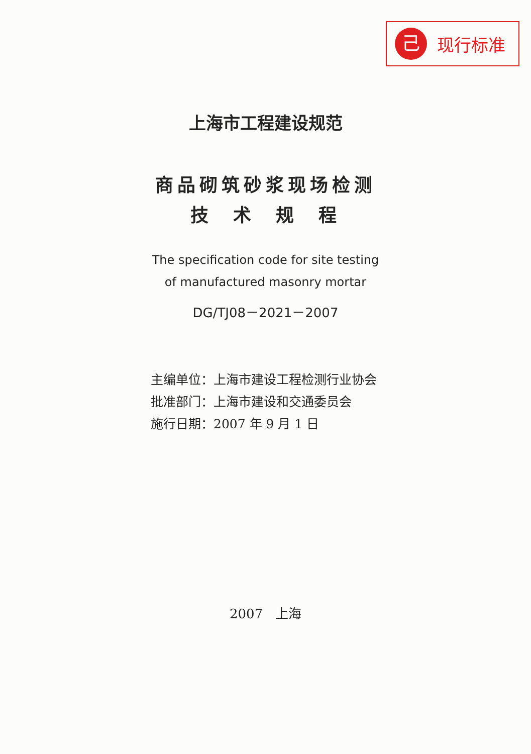己
现行标准
上海市工程建设规范
商品砌筑砂浆现场检测
技 术 规 程
The specification code for site testing
of manufactured masonry mortar
DG/TJ08－2021－2007
主编单位：上海市建设工程检测行业协会
批准部门：上海市建设和交通委员会
施行日期：2007 年 9 月 1 日
2007 上海